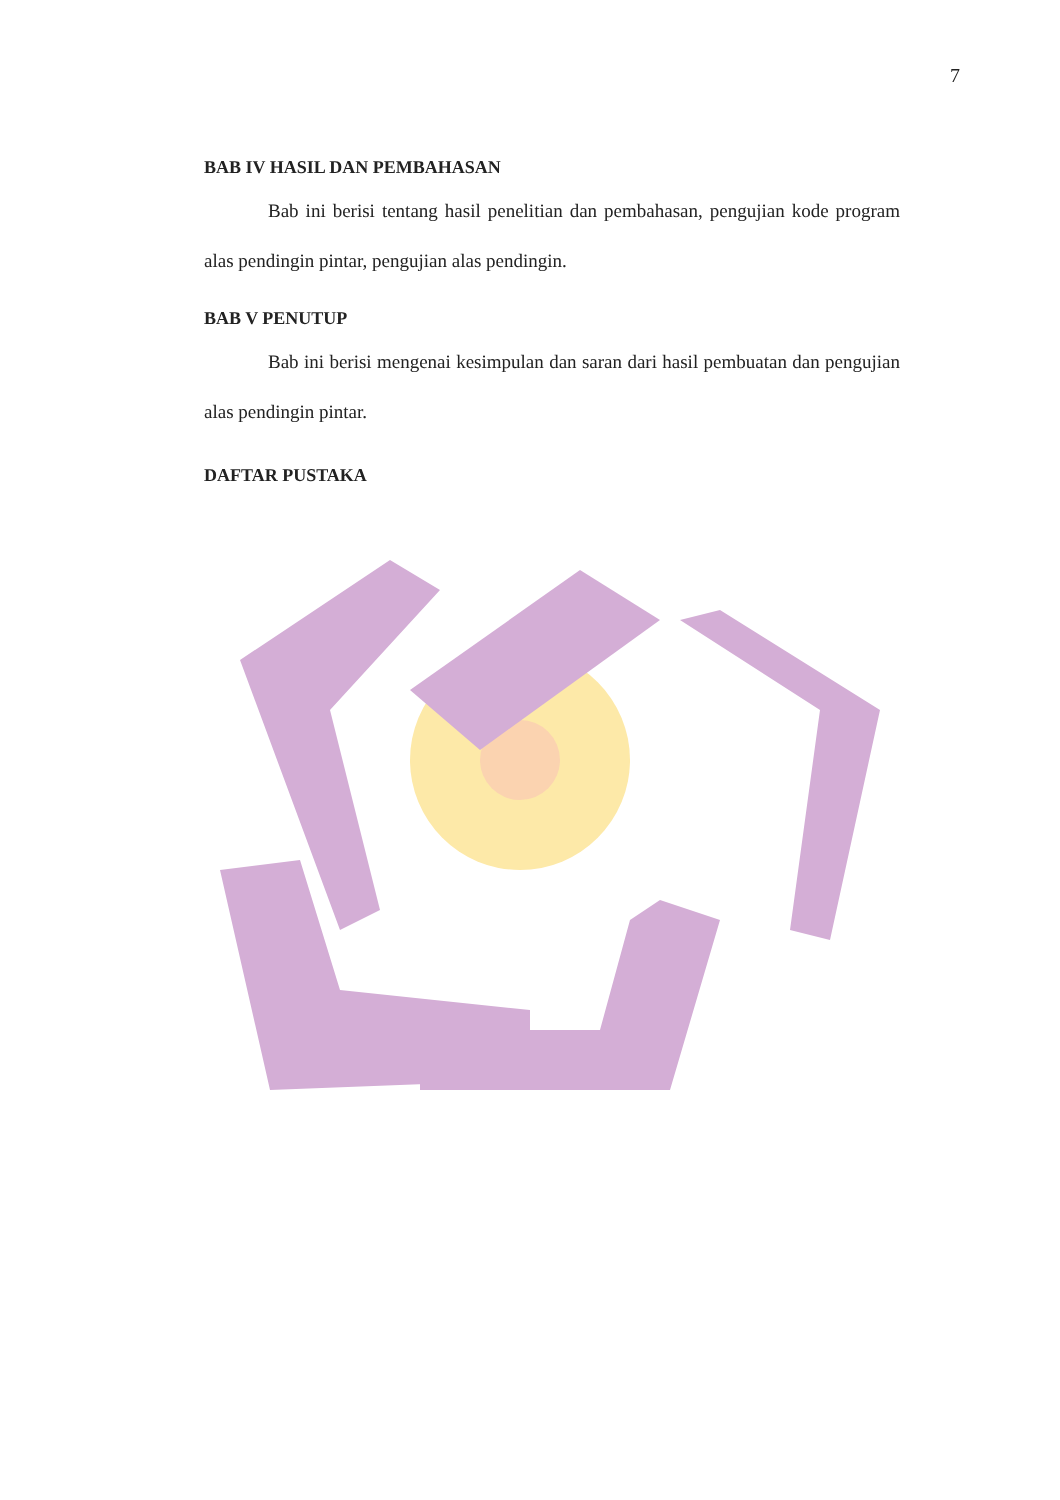7
BAB IV HASIL DAN PEMBAHASAN
Bab ini berisi tentang hasil penelitian dan pembahasan, pengujian kode program alas pendingin pintar, pengujian alas pendingin.
BAB V PENUTUP
Bab ini berisi mengenai kesimpulan dan saran dari hasil pembuatan dan pengujian alas pendingin pintar.
DAFTAR PUSTAKA